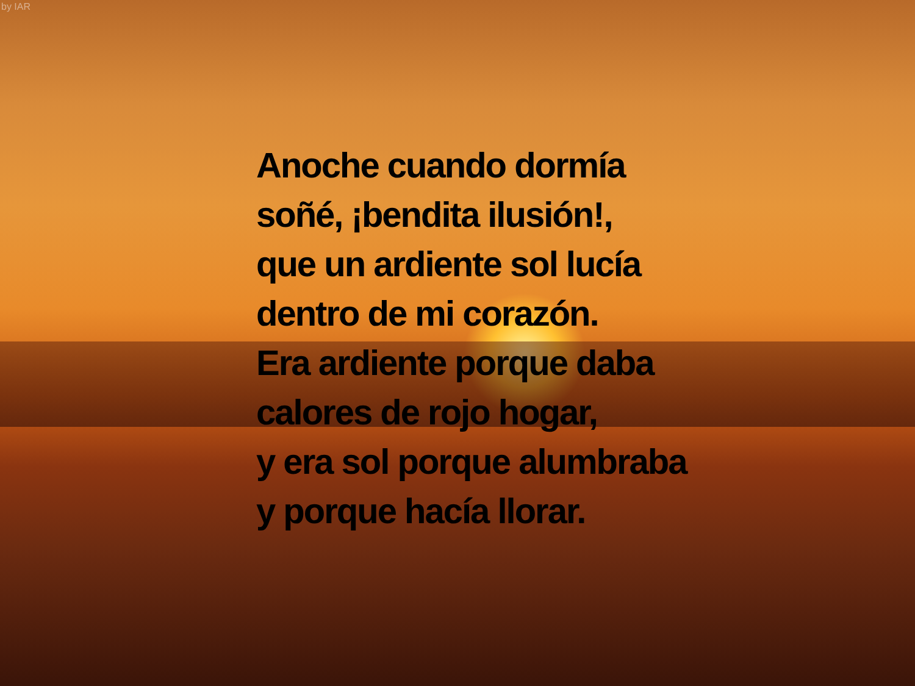by IAR
Anoche cuando dormía
soñé, ¡bendita ilusión!,
que un ardiente sol lucía
dentro de mi corazón.
Era ardiente porque daba
calores de rojo hogar,
y era sol porque alumbraba
y porque hacía llorar.